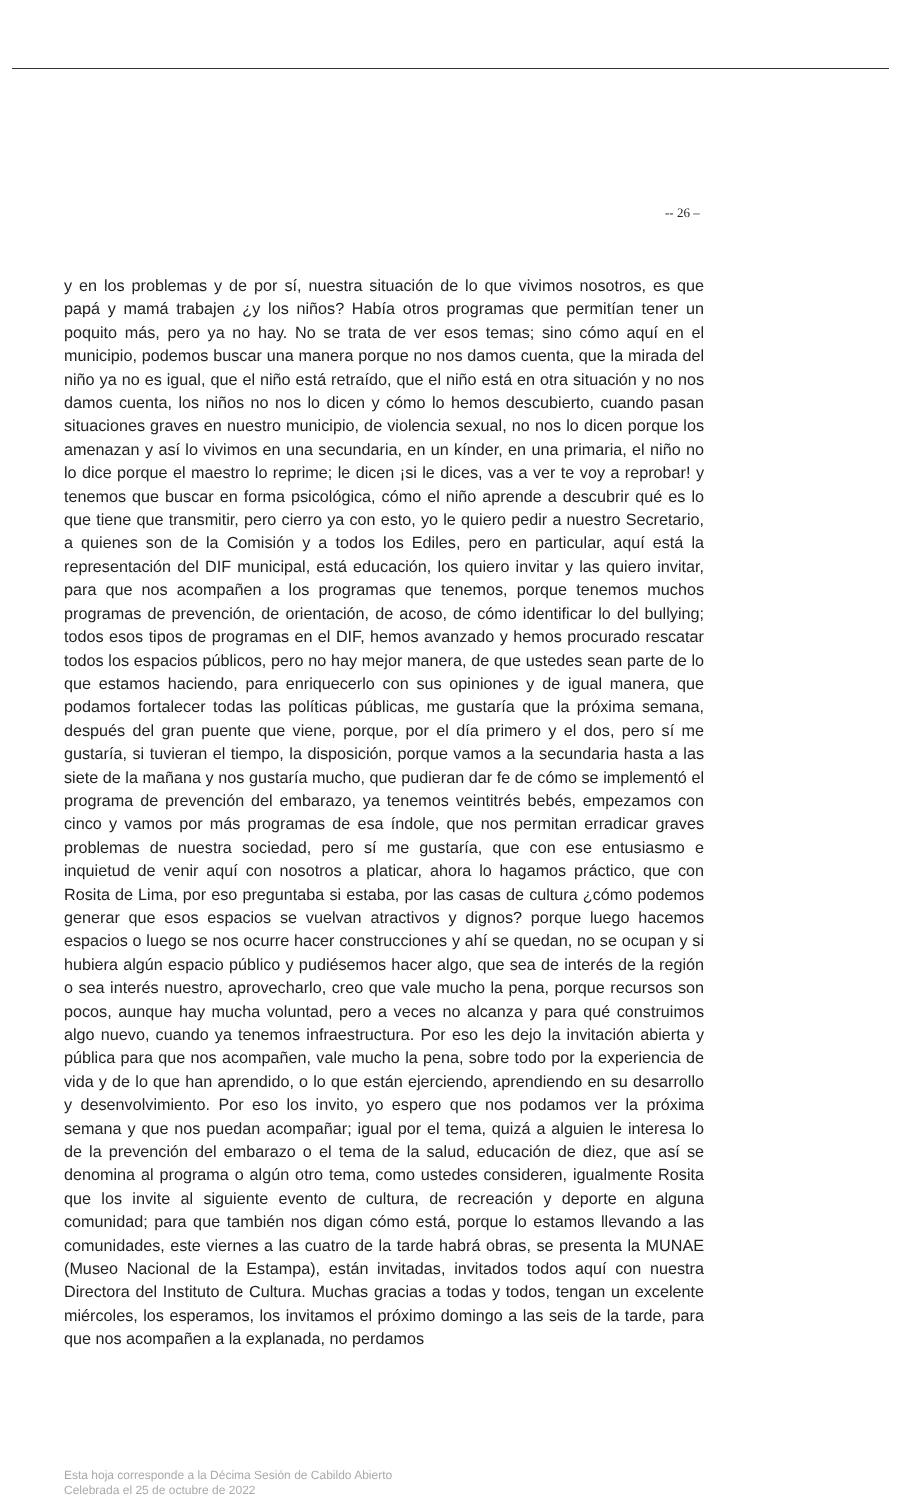-- 26 –
y en los problemas y de por sí, nuestra situación de lo que vivimos nosotros, es que papá y mamá trabajen ¿y los niños? Había otros programas que permitían tener un poquito más, pero ya no hay. No se trata de ver esos temas; sino cómo aquí en el municipio, podemos buscar una manera porque no nos damos cuenta, que la mirada del niño ya no es igual, que el niño está retraído, que el niño está en otra situación y no nos damos cuenta, los niños no nos lo dicen y cómo lo hemos descubierto, cuando pasan situaciones graves en nuestro municipio, de violencia sexual, no nos lo dicen porque los amenazan y así lo vivimos en una secundaria, en un kínder, en una primaria, el niño no lo dice porque el maestro lo reprime; le dicen ¡si le dices, vas a ver te voy a reprobar! y tenemos que buscar en forma psicológica, cómo el niño aprende a descubrir qué es lo que tiene que transmitir, pero cierro ya con esto, yo le quiero pedir a nuestro Secretario, a quienes son de la Comisión y a todos los Ediles, pero en particular, aquí está la representación del DIF municipal, está educación, los quiero invitar y las quiero invitar, para que nos acompañen a los programas que tenemos, porque tenemos muchos programas de prevención, de orientación, de acoso, de cómo identificar lo del bullying; todos esos tipos de programas en el DIF, hemos avanzado y hemos procurado rescatar todos los espacios públicos, pero no hay mejor manera, de que ustedes sean parte de lo que estamos haciendo, para enriquecerlo con sus opiniones y de igual manera, que podamos fortalecer todas las políticas públicas, me gustaría que la próxima semana, después del gran puente que viene, porque, por el día primero y el dos, pero sí me gustaría, si tuvieran el tiempo, la disposición, porque vamos a la secundaria hasta a las siete de la mañana y nos gustaría mucho, que pudieran dar fe de cómo se implementó el programa de prevención del embarazo, ya tenemos veintitrés bebés, empezamos con cinco y vamos por más programas de esa índole, que nos permitan erradicar graves problemas de nuestra sociedad, pero sí me gustaría, que con ese entusiasmo e inquietud de venir aquí con nosotros a platicar, ahora lo hagamos práctico, que con Rosita de Lima, por eso preguntaba si estaba, por las casas de cultura ¿cómo podemos generar que esos espacios se vuelvan atractivos y dignos? porque luego hacemos espacios o luego se nos ocurre hacer construcciones y ahí se quedan, no se ocupan y si hubiera algún espacio público y pudiésemos hacer algo, que sea de interés de la región o sea interés nuestro, aprovecharlo, creo que vale mucho la pena, porque recursos son pocos, aunque hay mucha voluntad, pero a veces no alcanza y para qué construimos algo nuevo, cuando ya tenemos infraestructura. Por eso les dejo la invitación abierta y pública para que nos acompañen, vale mucho la pena, sobre todo por la experiencia de vida y de lo que han aprendido, o lo que están ejerciendo, aprendiendo en su desarrollo y desenvolvimiento. Por eso los invito, yo espero que nos podamos ver la próxima semana y que nos puedan acompañar; igual por el tema, quizá a alguien le interesa lo de la prevención del embarazo o el tema de la salud, educación de diez, que así se denomina al programa o algún otro tema, como ustedes consideren, igualmente Rosita que los invite al siguiente evento de cultura, de recreación y deporte en alguna comunidad; para que también nos digan cómo está, porque lo estamos llevando a las comunidades, este viernes a las cuatro de la tarde habrá obras, se presenta la MUNAE (Museo Nacional de la Estampa), están invitadas, invitados todos aquí con nuestra Directora del Instituto de Cultura. Muchas gracias a todas y todos, tengan un excelente miércoles, los esperamos, los invitamos el próximo domingo a las seis de la tarde, para que nos acompañen a la explanada, no perdamos
Esta hoja corresponde a la Décima Sesión de Cabildo Abierto
Celebrada el 25 de octubre de 2022